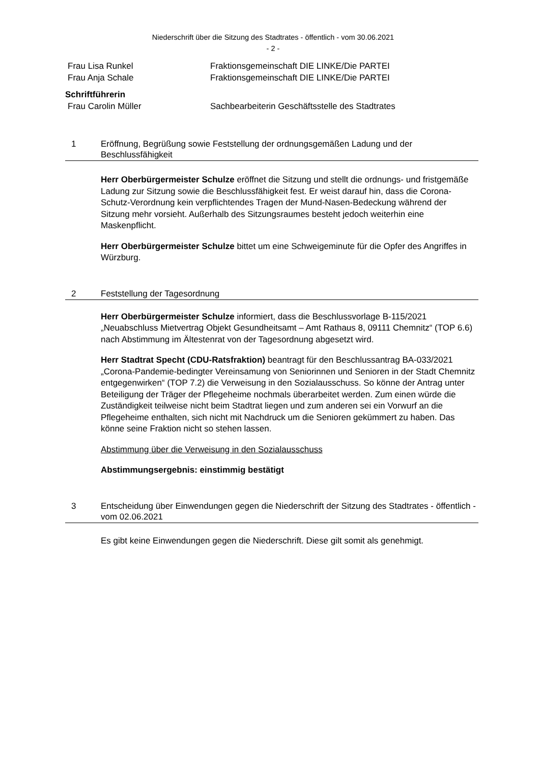Niederschrift über die Sitzung des Stadtrates - öffentlich - vom 30.06.2021
- 2 -
Frau Lisa Runkel Fraktionsgemeinschaft DIE LINKE/Die PARTEI
Frau Anja Schale Fraktionsgemeinschaft DIE LINKE/Die PARTEI
Schriftführerin
Frau Carolin Müller Sachbearbeiterin Geschäftsstelle des Stadtrates
1 Eröffnung, Begrüßung sowie Feststellung der ordnungsgemäßen Ladung und der Beschlussfähigkeit
Herr Oberbürgermeister Schulze eröffnet die Sitzung und stellt die ordnungs- und fristgemäße Ladung zur Sitzung sowie die Beschlussfähigkeit fest. Er weist darauf hin, dass die Corona-Schutz-Verordnung kein verpflichtendes Tragen der Mund-Nasen-Bedeckung während der Sitzung mehr vorsieht. Außerhalb des Sitzungsraumes besteht jedoch weiterhin eine Maskenpflicht.
Herr Oberbürgermeister Schulze bittet um eine Schweigeminute für die Opfer des Angriffes in Würzburg.
2 Feststellung der Tagesordnung
Herr Oberbürgermeister Schulze informiert, dass die Beschlussvorlage B-115/2021 „Neuabschluss Mietvertrag Objekt Gesundheitsamt – Amt Rathaus 8, 09111 Chemnitz“ (TOP 6.6) nach Abstimmung im Ältestenrat von der Tagesordnung abgesetzt wird.
Herr Stadtrat Specht (CDU-Ratsfraktion) beantragt für den Beschlussantrag BA-033/2021 „Corona-Pandemie-bedingter Vereinsamung von Seniorinnen und Senioren in der Stadt Chemnitz entgegenwirken“ (TOP 7.2) die Verweisung in den Sozialausschuss. So könne der Antrag unter Beteiligung der Träger der Pflegeheime nochmals überarbeitet werden. Zum einen würde die Zuständigkeit teilweise nicht beim Stadtrat liegen und zum anderen sei ein Vorwurf an die Pflegeheime enthalten, sich nicht mit Nachdruck um die Senioren gekümmert zu haben. Das könne seine Fraktion nicht so stehen lassen.
Abstimmung über die Verweisung in den Sozialausschuss
Abstimmungsergebnis: einstimmig bestätigt
3 Entscheidung über Einwendungen gegen die Niederschrift der Sitzung des Stadtrates - öffentlich - vom 02.06.2021
Es gibt keine Einwendungen gegen die Niederschrift. Diese gilt somit als genehmigt.